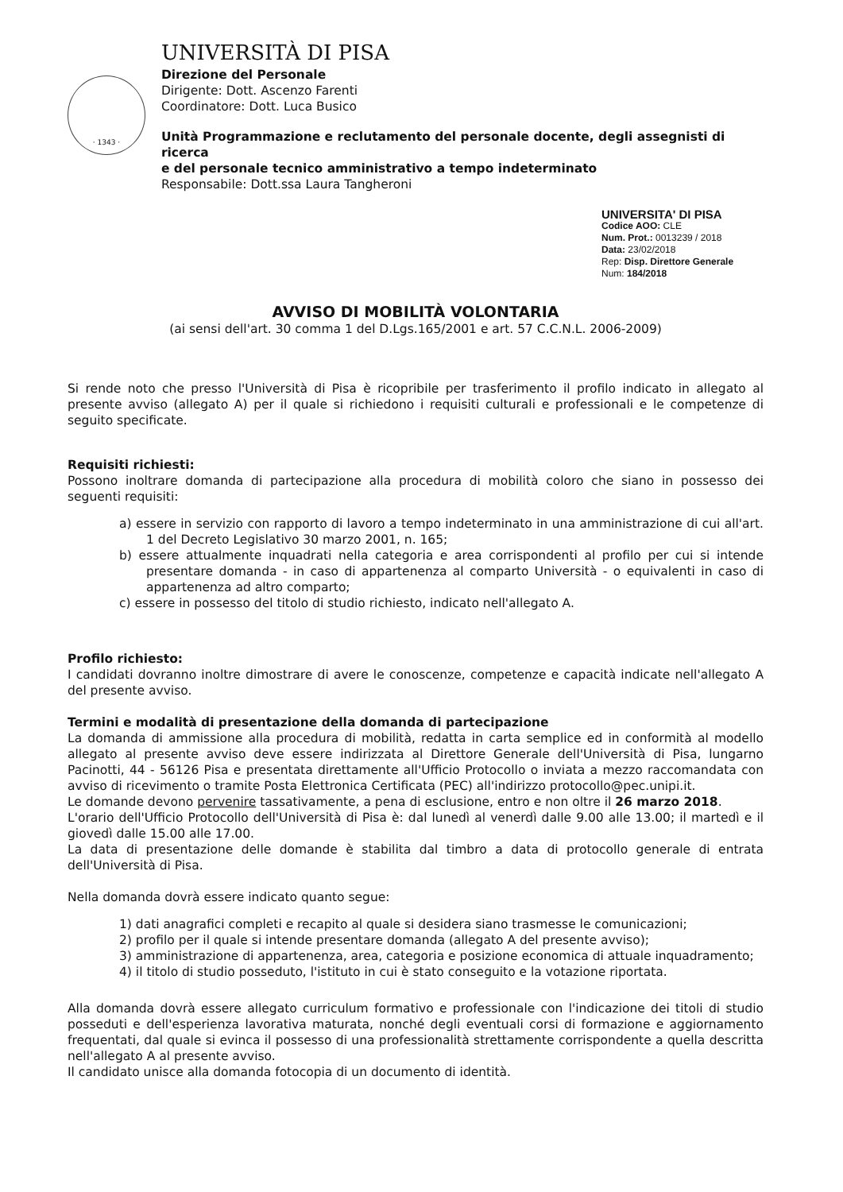· 1343 ·
UNIVERSITÀ DI PISA
Direzione del Personale
Dirigente: Dott. Ascenzo Farenti
Coordinatore: Dott. Luca Busico
Unità Programmazione e reclutamento del personale docente, degli assegnisti di ricerca
e del personale tecnico amministrativo a tempo indeterminato
Responsabile: Dott.ssa Laura Tangheroni
UNIVERSITA' DI PISA
Codice AOO: CLE
Num. Prot.: 0013239 / 2018
Data: 23/02/2018
Rep: Disp. Direttore Generale
Num: 184/2018
AVVISO DI MOBILITÀ VOLONTARIA
(ai sensi dell'art. 30 comma 1 del D.Lgs.165/2001 e art. 57 C.C.N.L. 2006-2009)
Si rende noto che presso l'Università di Pisa è ricopribile per trasferimento il profilo indicato in allegato al presente avviso (allegato A) per il quale si richiedono i requisiti culturali e professionali e le competenze di seguito specificate.
Requisiti richiesti:
Possono inoltrare domanda di partecipazione alla procedura di mobilità coloro che siano in possesso dei seguenti requisiti:
a) essere in servizio con rapporto di lavoro a tempo indeterminato in una amministrazione di cui all'art. 1 del Decreto Legislativo 30 marzo 2001, n. 165;
b) essere attualmente inquadrati nella categoria e area corrispondenti al profilo per cui si intende presentare domanda - in caso di appartenenza al comparto Università - o equivalenti in caso di appartenenza ad altro comparto;
c) essere in possesso del titolo di studio richiesto, indicato nell'allegato A.
Profilo richiesto:
I candidati dovranno inoltre dimostrare di avere le conoscenze, competenze e capacità indicate nell'allegato A del presente avviso.
Termini e modalità di presentazione della domanda di partecipazione
La domanda di ammissione alla procedura di mobilità, redatta in carta semplice ed in conformità al modello allegato al presente avviso deve essere indirizzata al Direttore Generale dell'Università di Pisa, lungarno Pacinotti, 44 - 56126 Pisa e presentata direttamente all'Ufficio Protocollo o inviata a mezzo raccomandata con avviso di ricevimento o tramite Posta Elettronica Certificata (PEC) all'indirizzo protocollo@pec.unipi.it.
Le domande devono pervenire tassativamente, a pena di esclusione, entro e non oltre il 26 marzo 2018.
L'orario dell'Ufficio Protocollo dell'Università di Pisa è: dal lunedì al venerdì dalle 9.00 alle 13.00; il martedì e il giovedì dalle 15.00 alle 17.00.
La data di presentazione delle domande è stabilita dal timbro a data di protocollo generale di entrata dell'Università di Pisa.
Nella domanda dovrà essere indicato quanto segue:
1) dati anagrafici completi e recapito al quale si desidera siano trasmesse le comunicazioni;
2) profilo per il quale si intende presentare domanda (allegato A del presente avviso);
3) amministrazione di appartenenza, area, categoria e posizione economica di attuale inquadramento;
4) il titolo di studio posseduto, l'istituto in cui è stato conseguito e la votazione riportata.
Alla domanda dovrà essere allegato curriculum formativo e professionale con l'indicazione dei titoli di studio posseduti e dell'esperienza lavorativa maturata, nonché degli eventuali corsi di formazione e aggiornamento frequentati, dal quale si evinca il possesso di una professionalità strettamente corrispondente a quella descritta nell'allegato A al presente avviso.
Il candidato unisce alla domanda fotocopia di un documento di identità.